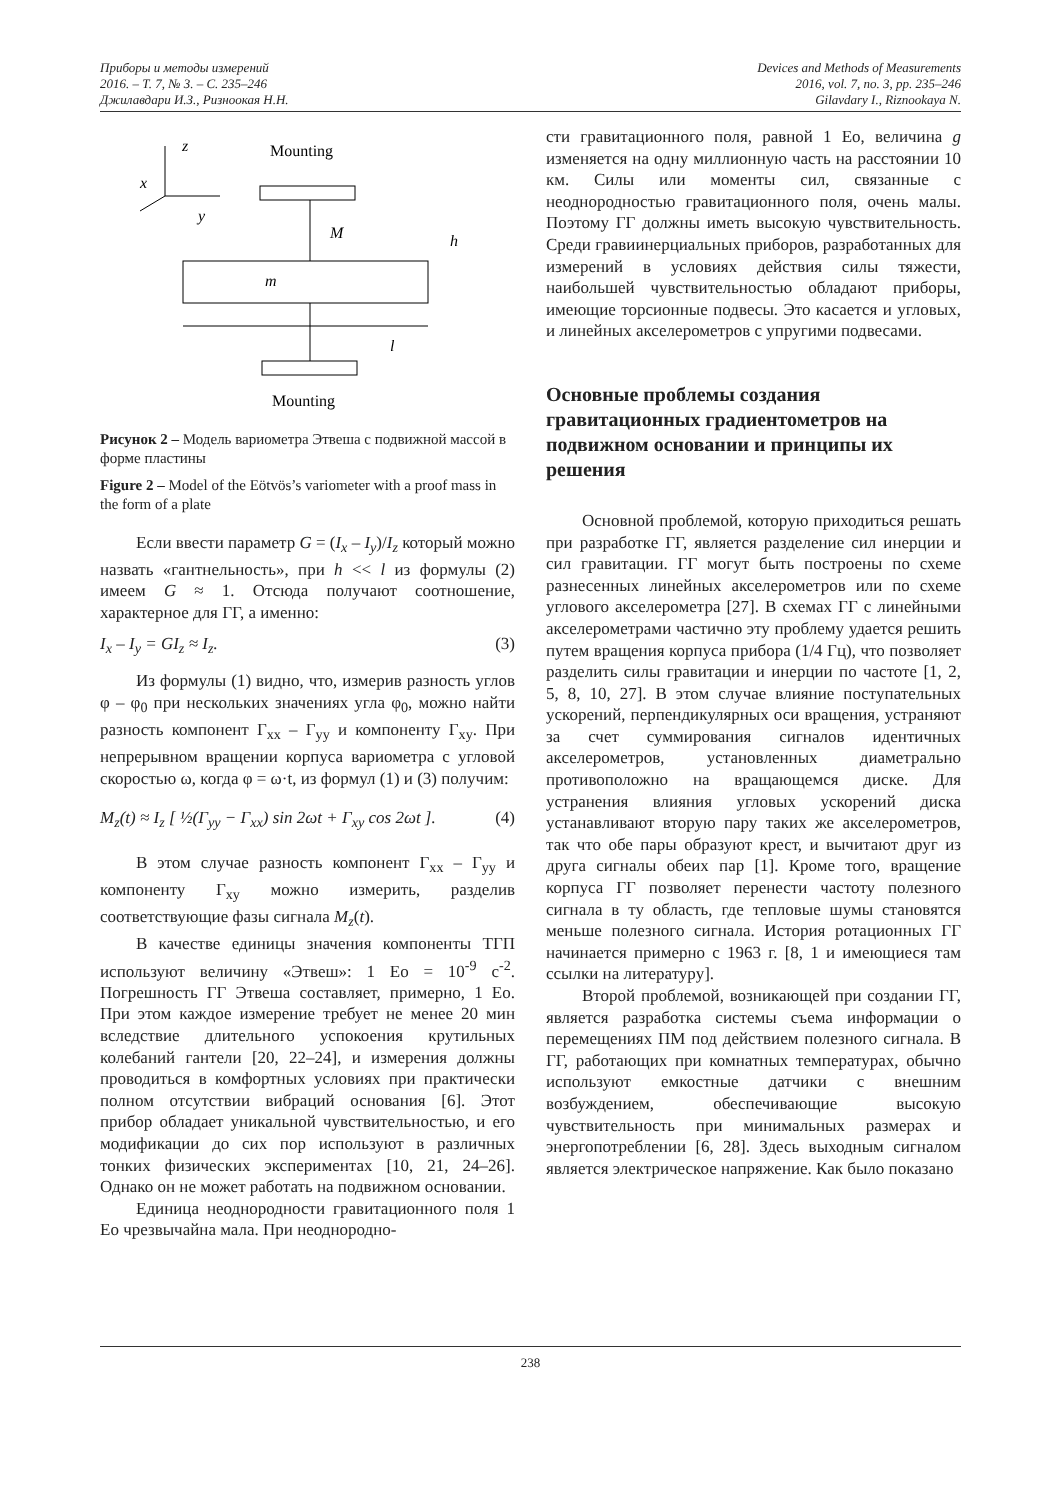Приборы и методы измерений
2016. – Т. 7, № 3. – С. 235–246
Джилавдари И.З., Ризноокая Н.Н.
Devices and Methods of Measurements
2016, vol. 7, no. 3, pp. 235–246
Gilavdary I., Riznookaya N.
z
x
y
Mounting
M
h
m
l
Mounting
Рисунок 2 – Модель вариометра Этвеша с подвижной массой в форме пластины
Figure 2 – Model of the Eötvös’s variometer with a proof mass in the form of a plate
Если ввести параметр G = (I<sub>x</sub> – I<sub>y</sub>)/I<sub>z</sub> который можно назвать «гантнельность», при h << l из формулы (2) имеем G ≈ 1. Отсюда получают соотношение, характерное для ГГ, а именно:
I<sub>x</sub> – I<sub>y</sub> = GI<sub>z</sub> ≈ I<sub>z</sub>. (3)
Из формулы (1) видно, что, измерив разность углов φ – φ<sub>0</sub> при нескольких значениях угла φ<sub>0</sub>, можно найти разность компонент Γ<sub>xx</sub> – Γ<sub>yy</sub> и компоненту Γ<sub>xy</sub>. При непрерывном вращении корпуса вариометра с угловой скоростью ω, когда φ = ω·t, из формул (1) и (3) получим:
M<sub>z</sub>(t) ≈ I<sub>z</sub> [ ½(Γ<sub>yy</sub> − Γ<sub>xx</sub>) sin 2ωt + Γ<sub>xy</sub> cos 2ωt ]. (4)
В этом случае разность компонент Γ<sub>xx</sub> – Γ<sub>yy</sub> и компоненту Γ<sub>xy</sub> можно измерить, разделив соответствующие фазы сигнала M<sub>z</sub>(t).
В качестве единицы значения компоненты ТГП используют величину «Этвеш»: 1 Eo = 10<sup>-9</sup> с<sup>-2</sup>. Погрешность ГГ Этвеша составляет, примерно, 1 Eo. При этом каждое измерение требует не менее 20 мин вследствие длительного успокоения крутильных колебаний гантели [20, 22–24], и измерения должны проводиться в комфортных условиях при практически полном отсутствии вибраций основания [6]. Этот прибор обладает уникальной чувствительностью, и его модификации до сих пор используют в различных тонких физических экспериментах [10, 21, 24–26]. Однако он не может работать на подвижном основании.
Единица неоднородности гравитационного поля 1 Eo чрезвычайна мала. При неоднородно-
сти гравитационного поля, равной 1 Eo, величина g изменяется на одну миллионную часть на расстоянии 10 км. Силы или моменты сил, связанные с неоднородностью гравитационного поля, очень малы. Поэтому ГГ должны иметь высокую чувствительность. Среди гравиинерциальных приборов, разработанных для измерений в условиях действия силы тяжести, наибольшей чувствительностью обладают приборы, имеющие торсионные подвесы. Это касается и угловых, и линейных акселерометров с упругими подвесами.
Основные проблемы создания гравитационных градиентометров на подвижном основании и принципы их решения
Основной проблемой, которую приходиться решать при разработке ГГ, является разделение сил инерции и сил гравитации. ГГ могут быть построены по схеме разнесенных линейных акселерометров или по схеме углового акселерометра [27]. В схемах ГГ с линейными акселерометрами частично эту проблему удается решить путем вращения корпуса прибора (1/4 Гц), что позволяет разделить силы гравитации и инерции по частоте [1, 2, 5, 8, 10, 27]. В этом случае влияние поступательных ускорений, перпендикулярных оси вращения, устраняют за счет суммирования сигналов идентичных акселерометров, установленных диаметрально противоположно на вращающемся диске. Для устранения влияния угловых ускорений диска устанавливают вторую пару таких же акселерометров, так что обе пары образуют крест, и вычитают друг из друга сигналы обеих пар [1]. Кроме того, вращение корпуса ГГ позволяет перенести частоту полезного сигнала в ту область, где тепловые шумы становятся меньше полезного сигнала. История ротационных ГГ начинается примерно с 1963 г. [8, 1 и имеющиеся там ссылки на литературу].
Второй проблемой, возникающей при создании ГГ, является разработка системы съема информации о перемещениях ПМ под действием полезного сигнала. В ГГ, работающих при комнатных температурах, обычно используют емкостные датчики с внешним возбуждением, обеспечивающие высокую чувствительность при минимальных размерах и энергопотреблении [6, 28]. Здесь выходным сигналом является электрическое напряжение. Как было показано
238